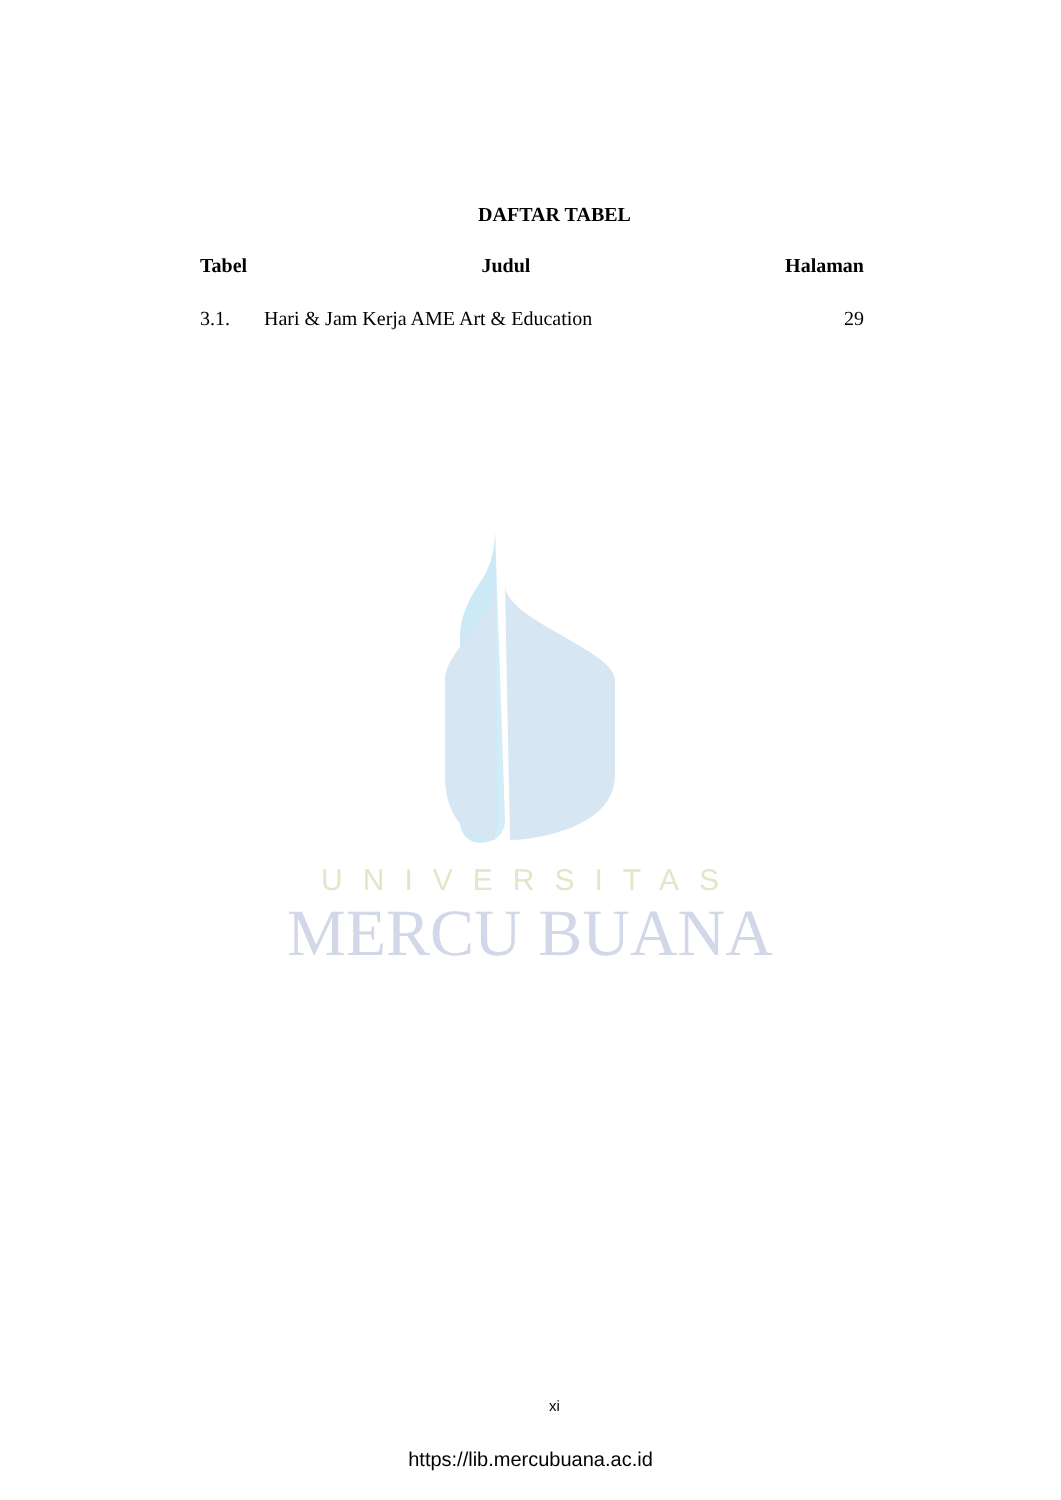UNIVERSITAS
MERCU BUANA
DAFTAR TABEL
| Tabel | Judul | Halaman |
| --- | --- | --- |
| 3.1. | Hari & Jam Kerja AME Art & Education | 29 |
xi
https://lib.mercubuana.ac.id